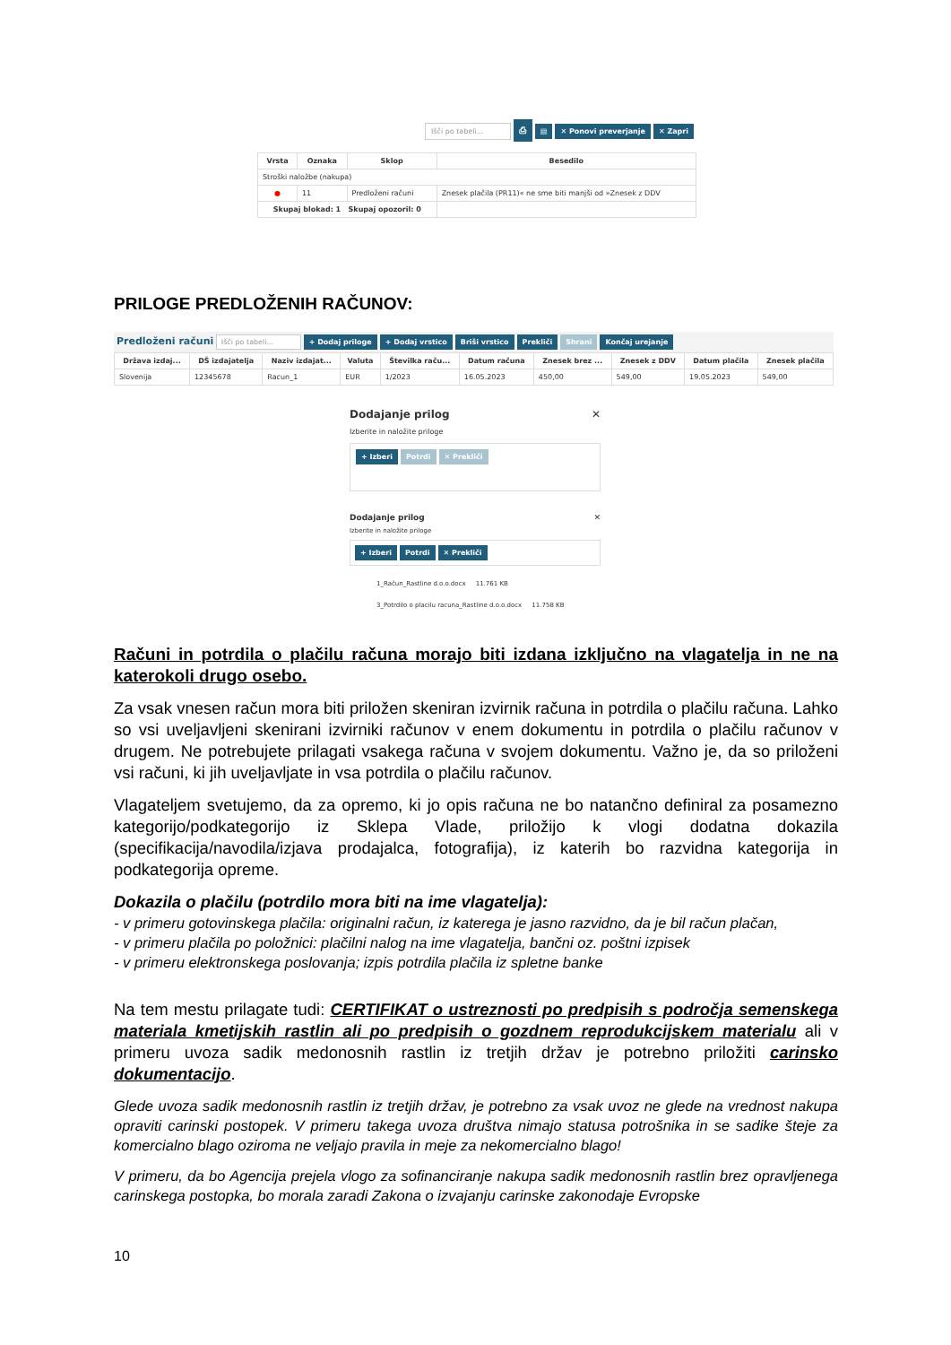Išči po tabeli... ⎙ ▤ ✕ Ponovi preverjanje ✕ Zapri
| Vrsta | Oznaka | Sklop | Besedilo |
| --- | --- | --- | --- |
| Stroški naložbe (nakupa) | | | |
| ● | 11 | Predloženi računi | Znesek plačila (PR11)« ne sme biti manjši od »Znesek z DDV |
| Skupaj blokad: 1 Skupaj opozoril: 0 | | | |
PRILOGE PREDLOŽENIH RAČUNOV:
Predloženi računi Išči po tabeli... + Dodaj priloge + Dodaj vrstico Briši vrstico Prekliči Shrani Končaj urejanje
| Država izdaj... | DŠ izdajatelja | Naziv izdajat... | Valuta | Številka raču... | Datum računa | Znesek brez ... | Znesek z DDV | Datum plačila | Znesek plačila |
| --- | --- | --- | --- | --- | --- | --- | --- | --- | --- |
| Slovenija | 12345678 | Racun_1 | EUR | 1/2023 | 16.05.2023 | 450,00 | 549,00 | 19.05.2023 | 549,00 |
Dodajanje prilog ✕
Izberite in naložite priloge
+ Izberi Potrdi ✕ Prekliči
Dodajanje prilog ✕
Izberite in naložite priloge
+ Izberi Potrdi ✕ Prekliči
1_Račun_Rastline d.o.o.docx 11.761 KB
3_Potrdilo o placilu racuna_Rastline d.o.o.docx 11.758 KB
Računi in potrdila o plačilu računa morajo biti izdana izključno na vlagatelja in ne na katerokoli drugo osebo.
Za vsak vnesen račun mora biti priložen skeniran izvirnik računa in potrdila o plačilu računa. Lahko so vsi uveljavljeni skenirani izvirniki računov v enem dokumentu in potrdila o plačilu računov v drugem. Ne potrebujete prilagati vsakega računa v svojem dokumentu. Važno je, da so priloženi vsi računi, ki jih uveljavljate in vsa potrdila o plačilu računov.
Vlagateljem svetujemo, da za opremo, ki jo opis računa ne bo natančno definiral za posamezno kategorijo/podkategorijo iz Sklepa Vlade, priložijo k vlogi dodatna dokazila (specifikacija/navodila/izjava prodajalca, fotografija), iz katerih bo razvidna kategorija in podkategorija opreme.
Dokazila o plačilu (potrdilo mora biti na ime vlagatelja):
- v primeru gotovinskega plačila: originalni račun, iz katerega je jasno razvidno, da je bil račun plačan,
- v primeru plačila po položnici: plačilni nalog na ime vlagatelja, bančni oz. poštni izpisek
- v primeru elektronskega poslovanja; izpis potrdila plačila iz spletne banke
Na tem mestu prilagate tudi: CERTIFIKAT o ustreznosti po predpisih s področja semenskega materiala kmetijskih rastlin ali po predpisih o gozdnem reprodukcijskem materialu ali v primeru uvoza sadik medonosnih rastlin iz tretjih držav je potrebno priložiti carinsko dokumentacijo.
Glede uvoza sadik medonosnih rastlin iz tretjih držav, je potrebno za vsak uvoz ne glede na vrednost nakupa opraviti carinski postopek. V primeru takega uvoza društva nimajo statusa potrošnika in se sadike šteje za komercialno blago oziroma ne veljajo pravila in meje za nekomercialno blago!
V primeru, da bo Agencija prejela vlogo za sofinanciranje nakupa sadik medonosnih rastlin brez opravljenega carinskega postopka, bo morala zaradi Zakona o izvajanju carinske zakonodaje Evropske
10